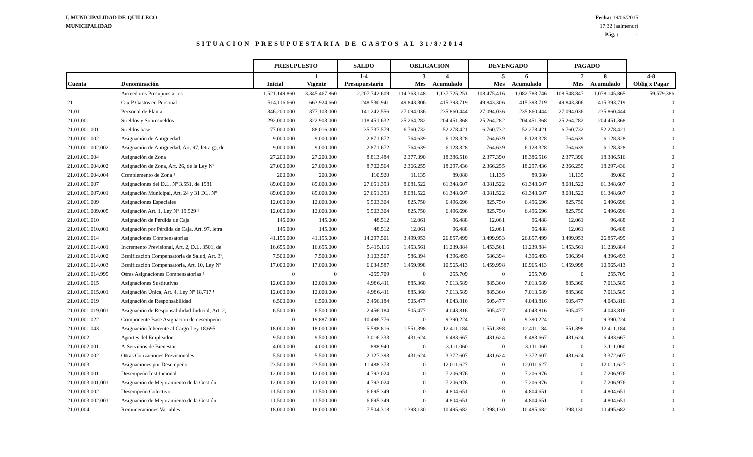I. MUNICIPALIDAD DE QUILLECO
MUNICIPALIDAD
Fecha: 19/06/2015
17:32 (aalmendr)
Pág. : 1
SITUACION PRESUPUESTARIA DE GASTOS AL 31/8/2014
| | | PRESUPUESTO | | SALDO | OBLIGACION | | DEVENGADO | | PAGADO | | |
| --- | --- | --- | --- | --- | --- | --- | --- | --- | --- | --- | --- |
| Cuenta | Denominación | Inicial | 1 Vigente | 1-4 Presupuestario | 3 Mes | 4 Acumulado | 5 Mes | 6 Acumulado | 7 Mes | 8 Acumulado | 4-8 Oblig x Pagar |
| | Acreedores Presupuestarios | 1.521.149.860 | 3.345.467.860 | 2.207.742.609 | 114.363.148 | 1.137.725.251 | 108.475.416 | 1.082.783.746 | 108.548.847 | 1.078.145.865 | 59.579.386 |
| 21 | C x P Gastos en Personal | 514.116.660 | 663.924.660 | 248.530.941 | 49.843.306 | 415.393.719 | 49.843.306 | 415.393.719 | 49.843.306 | 415.393.719 | 0 |
| 21.01 | Personal de Planta | 346.200.000 | 377.103.000 | 141.242.556 | 27.094.036 | 235.860.444 | 27.094.036 | 235.860.444 | 27.094.036 | 235.860.444 | 0 |
| 21.01.001 | Sueldos y Sobresueldos | 292.000.000 | 322.903.000 | 118.451.632 | 25.264.282 | 204.451.368 | 25.264.282 | 204.451.368 | 25.264.282 | 204.451.368 | 0 |
| 21.01.001.001 | Sueldos base | 77.000.000 | 88.016.000 | 35.737.579 | 6.760.732 | 52.278.421 | 6.760.732 | 52.278.421 | 6.760.732 | 52.278.421 | 0 |
| 21.01.001.002 | Asignación de Antigüedad | 9.000.000 | 9.000.000 | 2.871.672 | 764.639 | 6.128.328 | 764.639 | 6.128.328 | 764.639 | 6.128.328 | 0 |
| 21.01.001.002.002 | Asignación de Antigüedad, Art. 97, letra g), de | 9.000.000 | 9.000.000 | 2.871.672 | 764.639 | 6.128.328 | 764.639 | 6.128.328 | 764.639 | 6.128.328 | 0 |
| 21.01.001.004 | Asignación de Zona | 27.200.000 | 27.200.000 | 8.813.484 | 2.377.390 | 18.386.516 | 2.377.390 | 18.386.516 | 2.377.390 | 18.386.516 | 0 |
| 21.01.001.004.002 | Asignación de Zona, Art. 26, de la Ley Nº | 27.000.000 | 27.000.000 | 8.702.564 | 2.366.255 | 18.297.436 | 2.366.255 | 18.297.436 | 2.366.255 | 18.297.436 | 0 |
| 21.01.001.004.004 | Complemento de Zona ¹ | 200.000 | 200.000 | 110.920 | 11.135 | 89.080 | 11.135 | 89.080 | 11.135 | 89.080 | 0 |
| 21.01.001.007 | Asignaciones del D.L. Nº 3.551, de 1981 | 89.000.000 | 89.000.000 | 27.651.393 | 8.081.522 | 61.348.607 | 8.081.522 | 61.348.607 | 8.081.522 | 61.348.607 | 0 |
| 21.01.001.007.001 | Asignación Municipal, Art. 24 y 31 DL. Nº | 89.000.000 | 89.000.000 | 27.651.393 | 8.081.522 | 61.348.607 | 8.081.522 | 61.348.607 | 8.081.522 | 61.348.607 | 0 |
| 21.01.001.009 | Asignaciones Especiales | 12.000.000 | 12.000.000 | 5.503.304 | 825.750 | 6.496.696 | 825.750 | 6.496.696 | 825.750 | 6.496.696 | 0 |
| 21.01.001.009.005 | Asignación Art. 1, Ley N° 19.529 ¹ | 12.000.000 | 12.000.000 | 5.503.304 | 825.750 | 6.496.696 | 825.750 | 6.496.696 | 825.750 | 6.496.696 | 0 |
| 21.01.001.010 | Asignación de Pérdida de Caja | 145.000 | 145.000 | 48.512 | 12.061 | 96.488 | 12.061 | 96.488 | 12.061 | 96.488 | 0 |
| 21.01.001.010.001 | Asignación por Pérdida de Caja, Art. 97, letra | 145.000 | 145.000 | 48.512 | 12.061 | 96.488 | 12.061 | 96.488 | 12.061 | 96.488 | 0 |
| 21.01.001.014 | Asignaciones Compensatorias | 41.155.000 | 41.155.000 | 14.297.501 | 3.499.953 | 26.857.499 | 3.499.953 | 26.857.499 | 3.499.953 | 26.857.499 | 0 |
| 21.01.001.014.001 | Incremento Previsional, Art. 2, D.L. 3501, de | 16.655.000 | 16.655.000 | 5.415.116 | 1.453.561 | 11.239.884 | 1.453.561 | 11.239.884 | 1.453.561 | 11.239.884 | 0 |
| 21.01.001.014.002 | Bonificación Compensatoria de Salud, Art. 3º, | 7.500.000 | 7.500.000 | 3.103.507 | 586.394 | 4.396.493 | 586.394 | 4.396.493 | 586.394 | 4.396.493 | 0 |
| 21.01.001.014.003 | Bonificación Compensatoria, Art. 10, Ley Nº | 17.000.000 | 17.000.000 | 6.034.587 | 1.459.998 | 10.965.413 | 1.459.998 | 10.965.413 | 1.459.998 | 10.965.413 | 0 |
| 21.01.001.014.999 | Otras Asignaciones Compensatorias ¹ | 0 | 0 | -255.709 | 0 | 255.709 | 0 | 255.709 | 0 | 255.709 | 0 |
| 21.01.001.015 | Asignaciones Sustitutivas | 12.000.000 | 12.000.000 | 4.986.411 | 885.360 | 7.013.589 | 885.360 | 7.013.589 | 885.360 | 7.013.589 | 0 |
| 21.01.001.015.001 | Asignación Única, Art. 4, Ley Nº 18.717 ¹ | 12.000.000 | 12.000.000 | 4.986.411 | 885.360 | 7.013.589 | 885.360 | 7.013.589 | 885.360 | 7.013.589 | 0 |
| 21.01.001.019 | Asignación de Responsabilidad | 6.500.000 | 6.500.000 | 2.456.184 | 505.477 | 4.043.816 | 505.477 | 4.043.816 | 505.477 | 4.043.816 | 0 |
| 21.01.001.019.001 | Asignación de Responsabilidad Judicial, Art. 2, | 6.500.000 | 6.500.000 | 2.456.184 | 505.477 | 4.043.816 | 505.477 | 4.043.816 | 505.477 | 4.043.816 | 0 |
| 21.01.001.022 | Componente Base Asignacion de desempeño | 0 | 19.887.000 | 10.496.776 | 0 | 9.390.224 | 0 | 9.390.224 | 0 | 9.390.224 | 0 |
| 21.01.001.043 | Asignación Inherente al Cargo Ley 18.695 | 18.000.000 | 18.000.000 | 5.588.816 | 1.551.398 | 12.411.184 | 1.551.398 | 12.411.184 | 1.551.398 | 12.411.184 | 0 |
| 21.01.002 | Aportes del Empleador | 9.500.000 | 9.500.000 | 3.016.333 | 431.624 | 6.483.667 | 431.624 | 6.483.667 | 431.624 | 6.483.667 | 0 |
| 21.01.002.001 | A Servicios de Bienestar | 4.000.000 | 4.000.000 | 888.940 | 0 | 3.111.060 | 0 | 3.111.060 | 0 | 3.111.060 | 0 |
| 21.01.002.002 | Otras Cotizaciones Previsionales | 5.500.000 | 5.500.000 | 2.127.393 | 431.624 | 3.372.607 | 431.624 | 3.372.607 | 431.624 | 3.372.607 | 0 |
| 21.01.003 | Asignaciones por Desempeño | 23.500.000 | 23.500.000 | 11.488.373 | 0 | 12.011.627 | 0 | 12.011.627 | 0 | 12.011.627 | 0 |
| 21.01.003.001 | Desempeño Institucional | 12.000.000 | 12.000.000 | 4.793.024 | 0 | 7.206.976 | 0 | 7.206.976 | 0 | 7.206.976 | 0 |
| 21.01.003.001.001 | Asignación de Mejoramiento de la Gestión | 12.000.000 | 12.000.000 | 4.793.024 | 0 | 7.206.976 | 0 | 7.206.976 | 0 | 7.206.976 | 0 |
| 21.01.003.002 | Desempeño Colectivo | 11.500.000 | 11.500.000 | 6.695.349 | 0 | 4.804.651 | 0 | 4.804.651 | 0 | 4.804.651 | 0 |
| 21.01.003.002.001 | Asignación de Mejoramiento de la Gestión | 11.500.000 | 11.500.000 | 6.695.349 | 0 | 4.804.651 | 0 | 4.804.651 | 0 | 4.804.651 | 0 |
| 21.01.004 | Remuneraciones Variables | 18.000.000 | 18.000.000 | 7.504.318 | 1.398.130 | 10.495.682 | 1.398.130 | 10.495.682 | 1.398.130 | 10.495.682 | 0 |